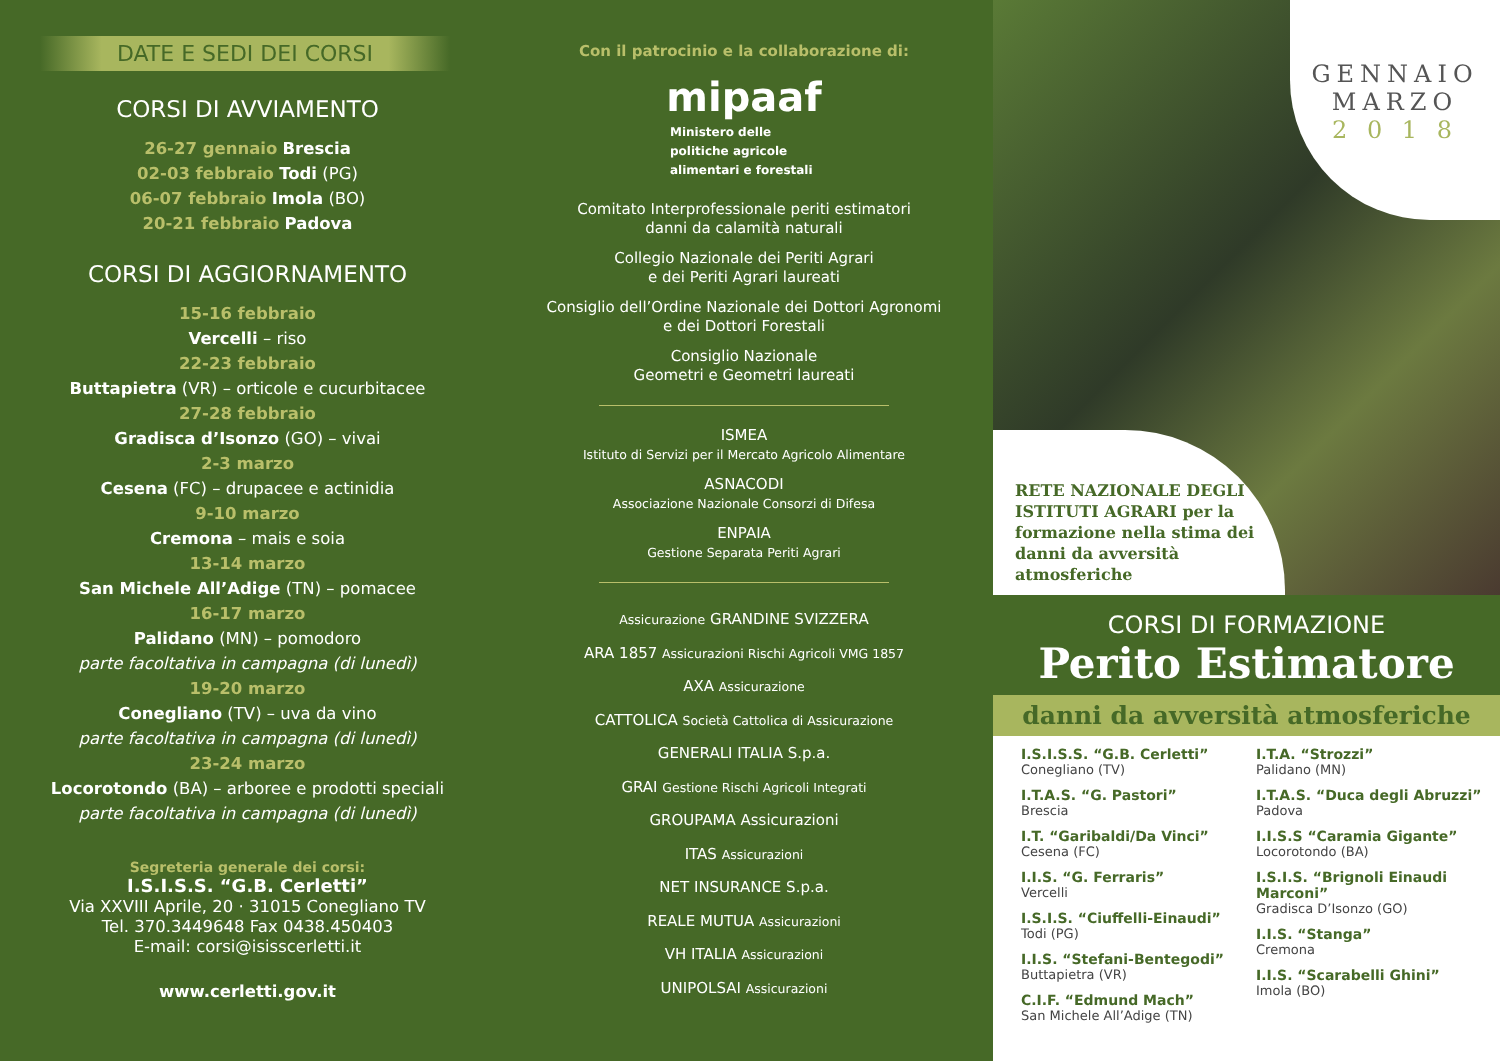DATE E SEDI DEI CORSI
CORSI DI AVVIAMENTO
26-27 gennaio Brescia
02-03 febbraio Todi (PG)
06-07 febbraio Imola (BO)
20-21 febbraio Padova
CORSI DI AGGIORNAMENTO
15-16 febbraio
Vercelli – riso
22-23 febbraio
Buttapietra (VR) – orticole e cucurbitacee
27-28 febbraio
Gradisca d’Isonzo (GO) – vivai
2-3 marzo
Cesena (FC) – drupacee e actinidia
9-10 marzo
Cremona – mais e soia
13-14 marzo
San Michele All’Adige (TN) – pomacee
16-17 marzo
Palidano (MN) – pomodoro
parte facoltativa in campagna (di lunedì)
19-20 marzo
Conegliano (TV) – uva da vino
parte facoltativa in campagna (di lunedì)
23-24 marzo
Locorotondo (BA) – arboree e prodotti speciali
parte facoltativa in campagna (di lunedì)
Segreteria generale dei corsi:
I.S.I.S.S. “G.B. Cerletti”
Via XXVIII Aprile, 20 · 31015 Conegliano TV
Tel. 370.3449648 Fax 0438.450403
E-mail: corsi@isisscerletti.it
www.cerletti.gov.it
Con il patrocinio e la collaborazione di:
mipaaf
Ministero delle
politiche agricole
alimentari e forestali
Comitato Interprofessionale periti estimatori
danni da calamità naturali
Collegio Nazionale dei Periti Agrari
e dei Periti Agrari laureati
Consiglio dell’Ordine Nazionale dei Dottori Agronomi
e dei Dottori Forestali
Consiglio Nazionale
Geometri e Geometri laureati
ISMEA
Istituto di Servizi per il Mercato Agricolo Alimentare
ASNACODI
Associazione Nazionale Consorzi di Difesa
ENPAIA
Gestione Separata Periti Agrari
Assicurazione GRANDINE SVIZZERA
ARA 1857 Assicurazioni Rischi Agricoli VMG 1857
AXA Assicurazione
CATTOLICA Società Cattolica di Assicurazione
GENERALI ITALIA S.p.a.
GRAI Gestione Rischi Agricoli Integrati
GROUPAMA Assicurazioni
ITAS Assicurazioni
NET INSURANCE S.p.a.
REALE MUTUA Assicurazioni
VH ITALIA Assicurazioni
UNIPOLSAI Assicurazioni
GENNAIO
MARZO
2 0 1 8
RETE NAZIONALE DEGLI ISTITUTI AGRARI per la formazione nella stima dei danni da avversità atmosferiche
CORSI DI FORMAZIONE
Perito Estimatore
danni da avversità atmosferiche
I.S.I.S.S. “G.B. Cerletti”
Conegliano (TV)
I.T.A.S. “G. Pastori”
Brescia
I.T. “Garibaldi/Da Vinci”
Cesena (FC)
I.I.S. “G. Ferraris”
Vercelli
I.S.I.S. “Ciuffelli-Einaudi”
Todi (PG)
I.I.S. “Stefani-Bentegodi”
Buttapietra (VR)
C.I.F. “Edmund Mach”
San Michele All’Adige (TN)
I.T.A. “Strozzi”
Palidano (MN)
I.T.A.S. “Duca degli Abruzzi”
Padova
I.I.S.S “Caramia Gigante”
Locorotondo (BA)
I.S.I.S. “Brignoli Einaudi Marconi”
Gradisca D’Isonzo (GO)
I.I.S. “Stanga”
Cremona
I.I.S. “Scarabelli Ghini”
Imola (BO)